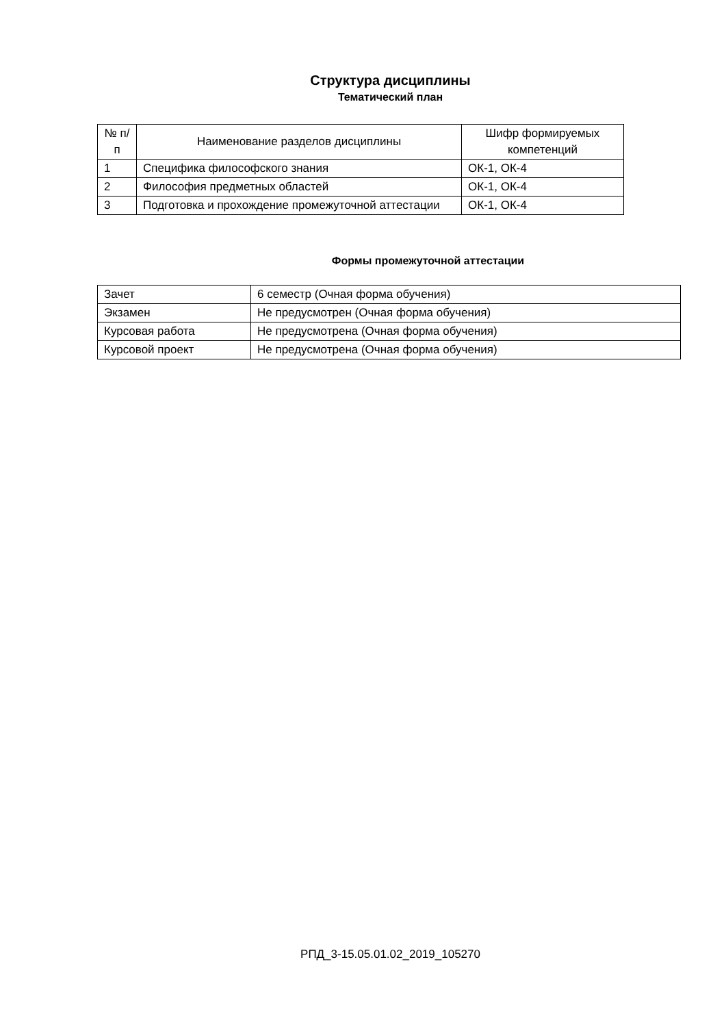Структура дисциплины
Тематический план
| № п/п | Наименование разделов дисциплины | Шифр формируемых компетенций |
| --- | --- | --- |
| 1 | Специфика философского знания | ОК-1, ОК-4 |
| 2 | Философия предметных областей | ОК-1, ОК-4 |
| 3 | Подготовка и прохождение промежуточной аттестации | ОК-1, ОК-4 |
Формы промежуточной аттестации
| Зачет | 6 семестр (Очная форма обучения) |
| Экзамен | Не предусмотрен (Очная форма обучения) |
| Курсовая работа | Не предусмотрена (Очная форма обучения) |
| Курсовой проект | Не предусмотрена (Очная форма обучения) |
РПД_3-15.05.01.02_2019_105270